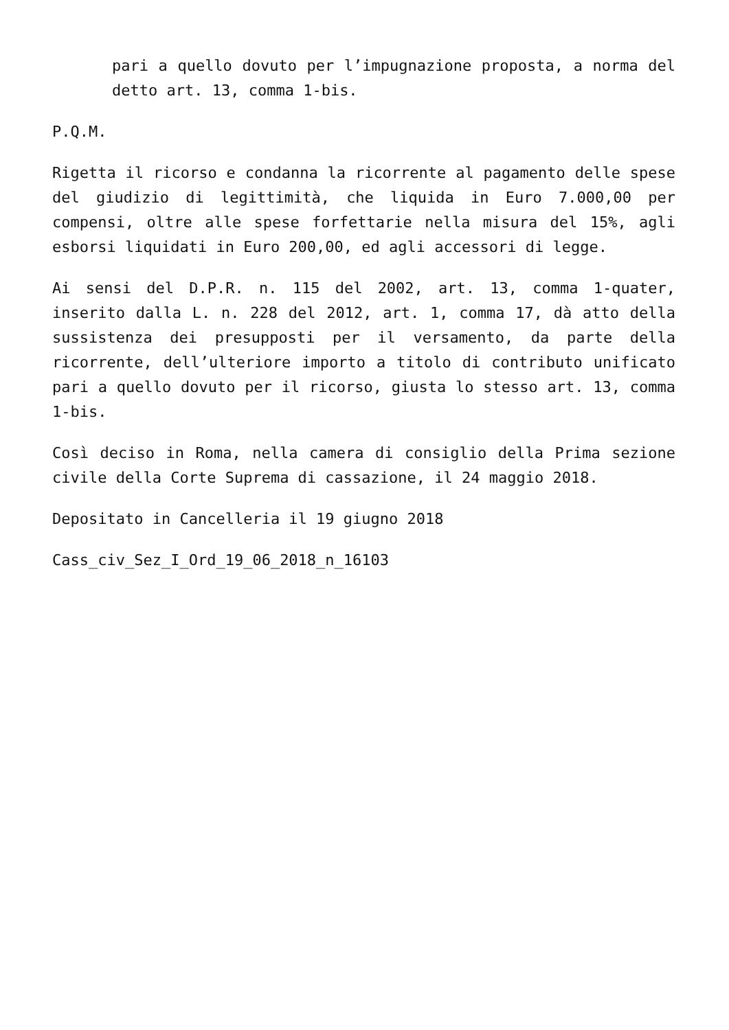pari a quello dovuto per l’impugnazione proposta, a norma del detto art. 13, comma 1-bis.
P.Q.M.
Rigetta il ricorso e condanna la ricorrente al pagamento delle spese del giudizio di legittimità, che liquida in Euro 7.000,00 per compensi, oltre alle spese forfettarie nella misura del 15%, agli esborsi liquidati in Euro 200,00, ed agli accessori di legge.
Ai sensi del D.P.R. n. 115 del 2002, art. 13, comma 1-quater, inserito dalla L. n. 228 del 2012, art. 1, comma 17, dà atto della sussistenza dei presupposti per il versamento, da parte della ricorrente, dell’ulteriore importo a titolo di contributo unificato pari a quello dovuto per il ricorso, giusta lo stesso art. 13, comma 1-bis.
Così deciso in Roma, nella camera di consiglio della Prima sezione civile della Corte Suprema di cassazione, il 24 maggio 2018.
Depositato in Cancelleria il 19 giugno 2018
Cass_civ_Sez_I_Ord_19_06_2018_n_16103